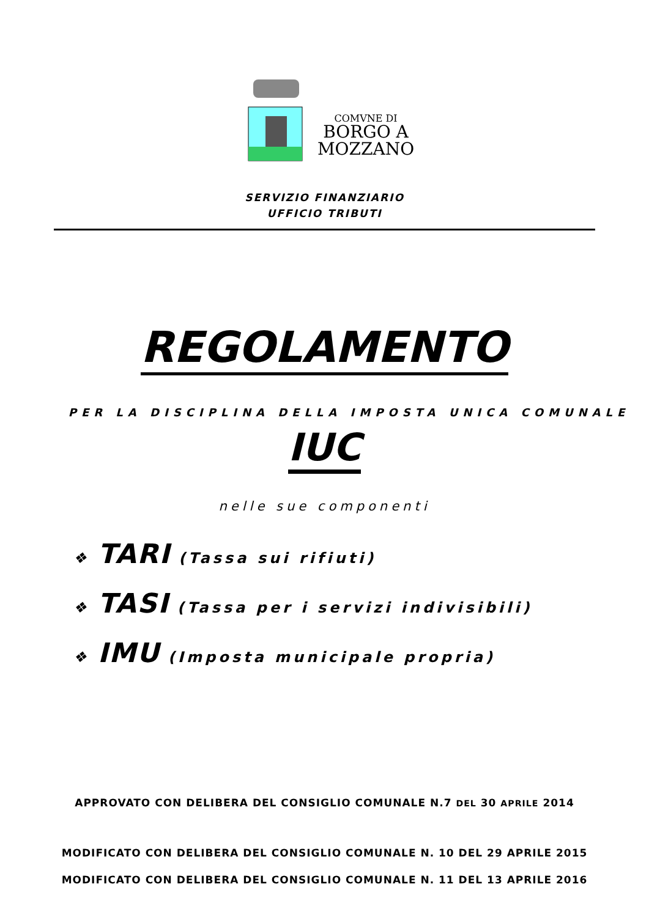COMVNE DI
BORGO A
MOZZANO
SERVIZIO FINANZIARIO
UFFICIO TRIBUTI
REGOLAMENTO
PER LA DISCIPLINA DELLA IMPOSTA UNICA COMUNALE
IUC
nelle sue componenti
❖ TARI (Tassa sui rifiuti)
❖ TASI (Tassa per i servizi indivisibili)
❖ IMU (Imposta municipale propria)
APPROVATO CON DELIBERA DEL CONSIGLIO COMUNALE N.7 DEL 30 APRILE 2014
MODIFICATO CON DELIBERA DEL CONSIGLIO COMUNALE N. 10 DEL 29 APRILE 2015
MODIFICATO CON DELIBERA DEL CONSIGLIO COMUNALE N. 11 DEL 13 APRILE 2016